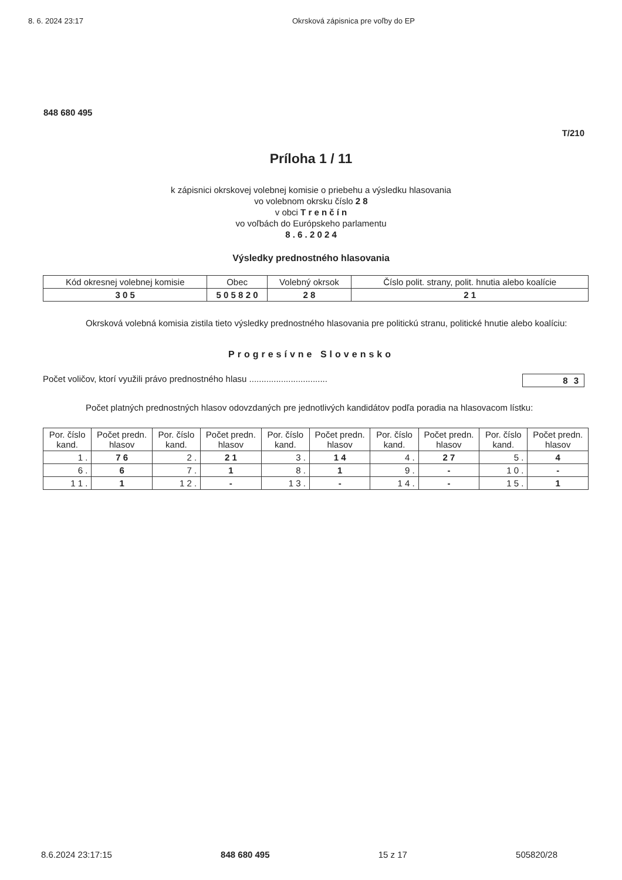8. 6. 2024 23:17 Okrsková zápisnica pre voľby do EP
848 680 495
T/210
Príloha 1 / 11
k zápisnici okrskovej volebnej komisie o priebehu a výsledku hlasovania
vo volebnom okrsku číslo 2 8
v obci T r e n č í n
vo voľbách do Európskeho parlamentu
8 . 6 . 2 0 2 4
Výsledky prednostného hlasovania
| Kód okresnej volebnej komisie | Obec | Volebný okrsok | Číslo polit. strany, polit. hnutia alebo koalície |
| --- | --- | --- | --- |
| 3 0 5 | 5 0 5 8 2 0 | 2 8 | 2 1 |
Okrsková volebná komisia zistila tieto výsledky prednostného hlasovania pre politickú stranu, politické hnutie alebo koalíciu:
Progresívne Slovensko
Počet voličov, ktorí využili právo prednostného hlasu ................................ 8 3
Počet platných prednostných hlasov odovzdaných pre jednotlivých kandidátov podľa poradia na hlasovacom lístku:
| Por. číslo kand. | Počet predn. hlasov | Por. číslo kand. | Počet predn. hlasov | Por. číslo kand. | Počet predn. hlasov | Por. číslo kand. | Počet predn. hlasov | Por. číslo kand. | Počet predn. hlasov |
| --- | --- | --- | --- | --- | --- | --- | --- | --- | --- |
| 1 . | 7 6 | 2 . | 2 1 | 3 . | 1 4 | 4 . | 2 7 | 5 . | 4 |
| 6 . | 6 | 7 . | 1 | 8 . | 1 | 9 . | - | 1 0 . | - |
| 1 1 . | 1 | 1 2 . | - | 1 3 . | - | 1 4 . | - | 1 5 . | 1 |
8.6.2024 23:17:15 848 680 495 15 z 17 505820/28